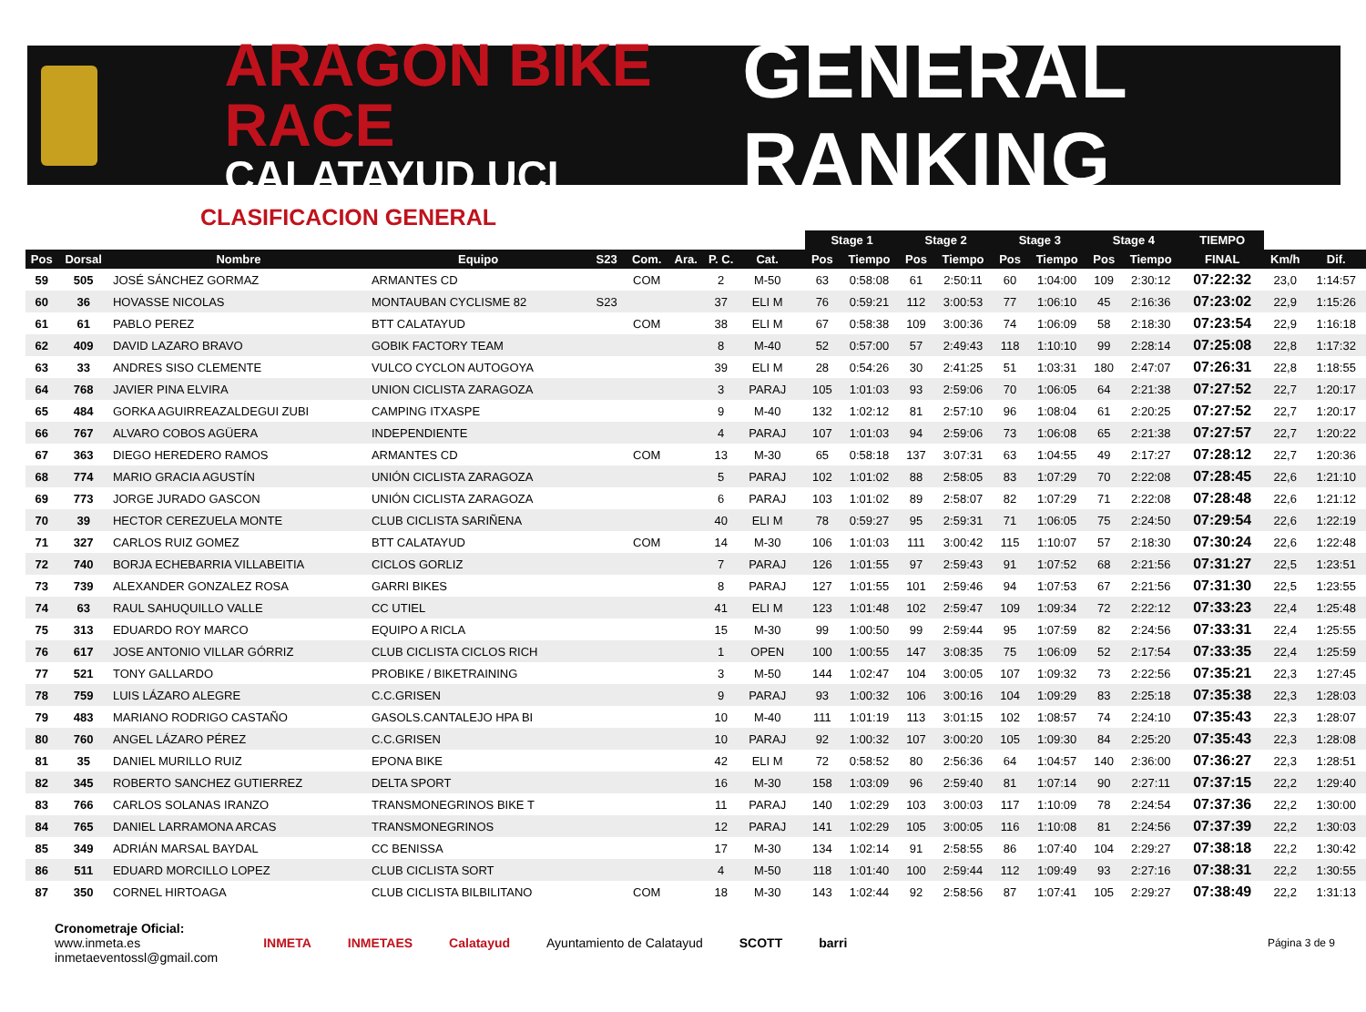ARAGON BIKE RACE
CALATAYUD UCI
GENERAL RANKING
CLASIFICACION GENERAL
| | | | | | | | | | | Stage 1 | | Stage 2 | | Stage 3 | | Stage 4 | | TIEMPO | | |
| --- | --- | --- | --- | --- | --- | --- | --- | --- | --- | --- | --- | --- | --- | --- | --- | --- | --- | --- | --- | --- |
| Pos | Dorsal | Nombre | Equipo | S23 | Com. | Ara. | P. C. | Cat. | | Pos | Tiempo | Pos | Tiempo | Pos | Tiempo | Pos | Tiempo | FINAL | Km/h | Dif. |
| 59 | 505 | JOSÉ SÁNCHEZ GORMAZ | ARMANTES CD | | COM | | 2 | M-50 | | 63 | 0:58:08 | 61 | 2:50:11 | 60 | 1:04:00 | 109 | 2:30:12 | 07:22:32 | 23,0 | 1:14:57 |
| 60 | 36 | HOVASSE NICOLAS | MONTAUBAN CYCLISME 82 | S23 | | | 37 | ELI M | | 76 | 0:59:21 | 112 | 3:00:53 | 77 | 1:06:10 | 45 | 2:16:36 | 07:23:02 | 22,9 | 1:15:26 |
| 61 | 61 | PABLO PEREZ | BTT CALATAYUD | | COM | | 38 | ELI M | | 67 | 0:58:38 | 109 | 3:00:36 | 74 | 1:06:09 | 58 | 2:18:30 | 07:23:54 | 22,9 | 1:16:18 |
| 62 | 409 | DAVID LAZARO BRAVO | GOBIK FACTORY TEAM | | | | 8 | M-40 | | 52 | 0:57:00 | 57 | 2:49:43 | 118 | 1:10:10 | 99 | 2:28:14 | 07:25:08 | 22,8 | 1:17:32 |
| 63 | 33 | ANDRES SISO CLEMENTE | VULCO CYCLON AUTOGOYA | | | | 39 | ELI M | | 28 | 0:54:26 | 30 | 2:41:25 | 51 | 1:03:31 | 180 | 2:47:07 | 07:26:31 | 22,8 | 1:18:55 |
| 64 | 768 | JAVIER PINA ELVIRA | UNION CICLISTA ZARAGOZA | | | | 3 | PARAJ | | 105 | 1:01:03 | 93 | 2:59:06 | 70 | 1:06:05 | 64 | 2:21:38 | 07:27:52 | 22,7 | 1:20:17 |
| 65 | 484 | GORKA AGUIRREAZALDEGUI ZUBI | CAMPING ITXASPE | | | | 9 | M-40 | | 132 | 1:02:12 | 81 | 2:57:10 | 96 | 1:08:04 | 61 | 2:20:25 | 07:27:52 | 22,7 | 1:20:17 |
| 66 | 767 | ALVARO COBOS AGÜERA | INDEPENDIENTE | | | | 4 | PARAJ | | 107 | 1:01:03 | 94 | 2:59:06 | 73 | 1:06:08 | 65 | 2:21:38 | 07:27:57 | 22,7 | 1:20:22 |
| 67 | 363 | DIEGO HEREDERO RAMOS | ARMANTES CD | | COM | | 13 | M-30 | | 65 | 0:58:18 | 137 | 3:07:31 | 63 | 1:04:55 | 49 | 2:17:27 | 07:28:12 | 22,7 | 1:20:36 |
| 68 | 774 | MARIO GRACIA AGUSTÍN | UNIÓN CICLISTA ZARAGOZA | | | | 5 | PARAJ | | 102 | 1:01:02 | 88 | 2:58:05 | 83 | 1:07:29 | 70 | 2:22:08 | 07:28:45 | 22,6 | 1:21:10 |
| 69 | 773 | JORGE JURADO GASCON | UNIÓN CICLISTA ZARAGOZA | | | | 6 | PARAJ | | 103 | 1:01:02 | 89 | 2:58:07 | 82 | 1:07:29 | 71 | 2:22:08 | 07:28:48 | 22,6 | 1:21:12 |
| 70 | 39 | HECTOR CEREZUELA MONTE | CLUB CICLISTA SARIÑENA | | | | 40 | ELI M | | 78 | 0:59:27 | 95 | 2:59:31 | 71 | 1:06:05 | 75 | 2:24:50 | 07:29:54 | 22,6 | 1:22:19 |
| 71 | 327 | CARLOS RUIZ GOMEZ | BTT CALATAYUD | | COM | | 14 | M-30 | | 106 | 1:01:03 | 111 | 3:00:42 | 115 | 1:10:07 | 57 | 2:18:30 | 07:30:24 | 22,6 | 1:22:48 |
| 72 | 740 | BORJA ECHEBARRIA VILLABEITIA | CICLOS GORLIZ | | | | 7 | PARAJ | | 126 | 1:01:55 | 97 | 2:59:43 | 91 | 1:07:52 | 68 | 2:21:56 | 07:31:27 | 22,5 | 1:23:51 |
| 73 | 739 | ALEXANDER GONZALEZ ROSA | GARRI BIKES | | | | 8 | PARAJ | | 127 | 1:01:55 | 101 | 2:59:46 | 94 | 1:07:53 | 67 | 2:21:56 | 07:31:30 | 22,5 | 1:23:55 |
| 74 | 63 | RAUL SAHUQUILLO VALLE | CC UTIEL | | | | 41 | ELI M | | 123 | 1:01:48 | 102 | 2:59:47 | 109 | 1:09:34 | 72 | 2:22:12 | 07:33:23 | 22,4 | 1:25:48 |
| 75 | 313 | EDUARDO ROY MARCO | EQUIPO A RICLA | | | | 15 | M-30 | | 99 | 1:00:50 | 99 | 2:59:44 | 95 | 1:07:59 | 82 | 2:24:56 | 07:33:31 | 22,4 | 1:25:55 |
| 76 | 617 | JOSE ANTONIO VILLAR GÓRRIZ | CLUB CICLISTA CICLOS RICH | | | | 1 | OPEN | | 100 | 1:00:55 | 147 | 3:08:35 | 75 | 1:06:09 | 52 | 2:17:54 | 07:33:35 | 22,4 | 1:25:59 |
| 77 | 521 | TONY GALLARDO | PROBIKE / BIKETRAINING | | | | 3 | M-50 | | 144 | 1:02:47 | 104 | 3:00:05 | 107 | 1:09:32 | 73 | 2:22:56 | 07:35:21 | 22,3 | 1:27:45 |
| 78 | 759 | LUIS LÁZARO ALEGRE | C.C.GRISEN | | | | 9 | PARAJ | | 93 | 1:00:32 | 106 | 3:00:16 | 104 | 1:09:29 | 83 | 2:25:18 | 07:35:38 | 22,3 | 1:28:03 |
| 79 | 483 | MARIANO RODRIGO CASTAÑO | GASOLS.CANTALEJO HPA BI | | | | 10 | M-40 | | 111 | 1:01:19 | 113 | 3:01:15 | 102 | 1:08:57 | 74 | 2:24:10 | 07:35:43 | 22,3 | 1:28:07 |
| 80 | 760 | ANGEL LÁZARO PÉREZ | C.C.GRISEN | | | | 10 | PARAJ | | 92 | 1:00:32 | 107 | 3:00:20 | 105 | 1:09:30 | 84 | 2:25:20 | 07:35:43 | 22,3 | 1:28:08 |
| 81 | 35 | DANIEL MURILLO RUIZ | EPONA BIKE | | | | 42 | ELI M | | 72 | 0:58:52 | 80 | 2:56:36 | 64 | 1:04:57 | 140 | 2:36:00 | 07:36:27 | 22,3 | 1:28:51 |
| 82 | 345 | ROBERTO SANCHEZ GUTIERREZ | DELTA SPORT | | | | 16 | M-30 | | 158 | 1:03:09 | 96 | 2:59:40 | 81 | 1:07:14 | 90 | 2:27:11 | 07:37:15 | 22,2 | 1:29:40 |
| 83 | 766 | CARLOS SOLANAS IRANZO | TRANSMONEGRINOS BIKE T | | | | 11 | PARAJ | | 140 | 1:02:29 | 103 | 3:00:03 | 117 | 1:10:09 | 78 | 2:24:54 | 07:37:36 | 22,2 | 1:30:00 |
| 84 | 765 | DANIEL LARRAMONA ARCAS | TRANSMONEGRINOS | | | | 12 | PARAJ | | 141 | 1:02:29 | 105 | 3:00:05 | 116 | 1:10:08 | 81 | 2:24:56 | 07:37:39 | 22,2 | 1:30:03 |
| 85 | 349 | ADRIÁN MARSAL BAYDAL | CC BENISSA | | | | 17 | M-30 | | 134 | 1:02:14 | 91 | 2:58:55 | 86 | 1:07:40 | 104 | 2:29:27 | 07:38:18 | 22,2 | 1:30:42 |
| 86 | 511 | EDUARD MORCILLO LOPEZ | CLUB CICLISTA SORT | | | | 4 | M-50 | | 118 | 1:01:40 | 100 | 2:59:44 | 112 | 1:09:49 | 93 | 2:27:16 | 07:38:31 | 22,2 | 1:30:55 |
| 87 | 350 | CORNEL HIRTOAGA | CLUB CICLISTA BILBILITANO | | COM | | 18 | M-30 | | 143 | 1:02:44 | 92 | 2:58:56 | 87 | 1:07:41 | 105 | 2:29:27 | 07:38:49 | 22,2 | 1:31:13 |
Cronometraje Oficial:
www.inmeta.es
inmetaeventossl@gmail.com
INMETA INMETAES Calatayud Ayuntamiento de Calatayud SCOTT barri
Página 3 de 9